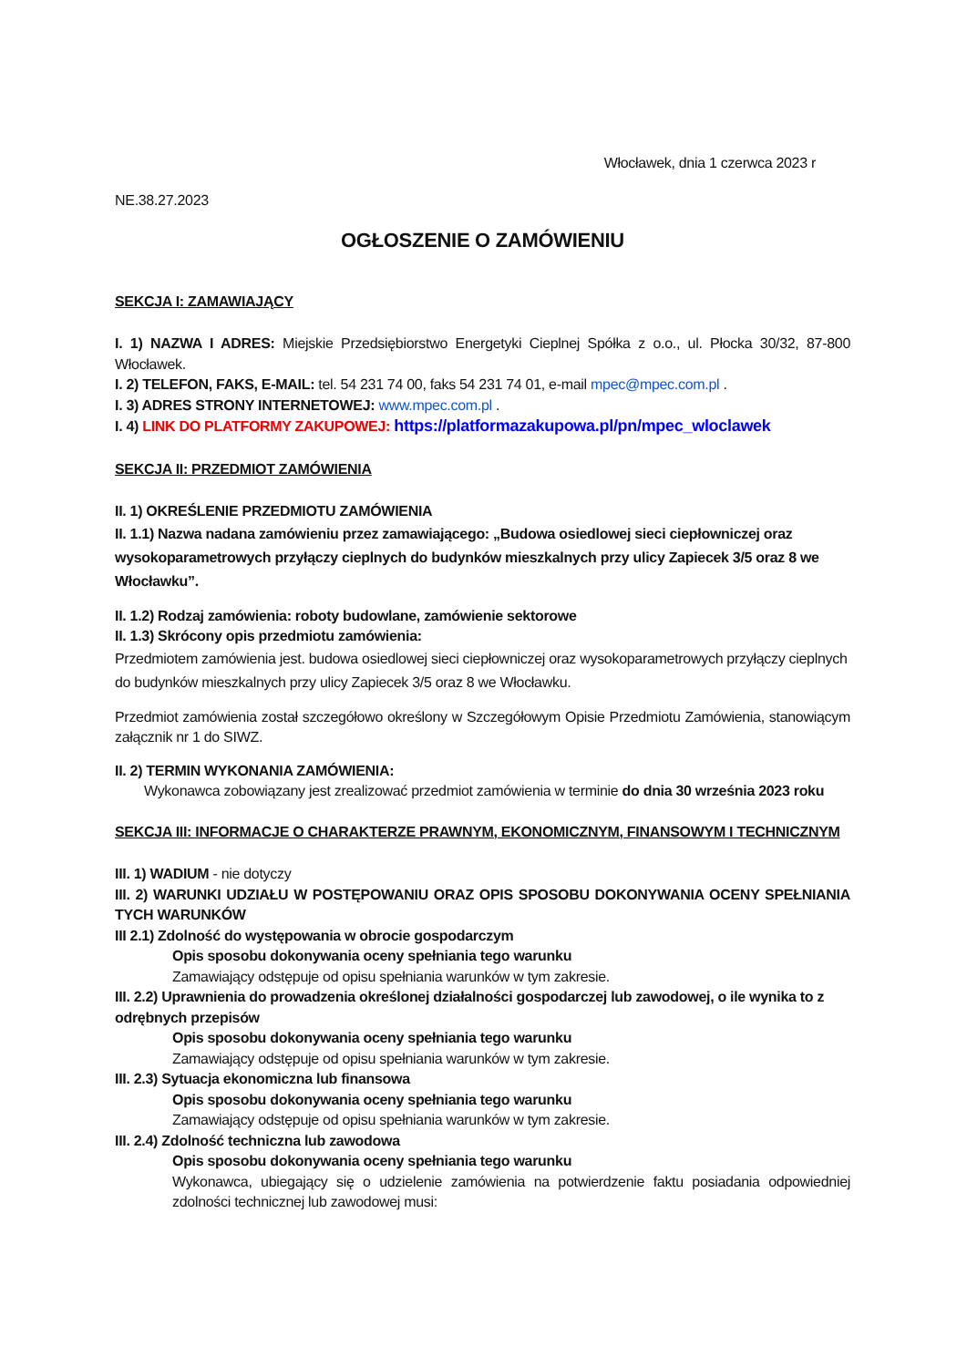Włocławek, dnia 1 czerwca 2023 r
NE.38.27.2023
OGŁOSZENIE O ZAMÓWIENIU
SEKCJA I: ZAMAWIAJĄCY
I. 1) NAZWA I ADRES: Miejskie Przedsiębiorstwo Energetyki Cieplnej Spółka z o.o., ul. Płocka 30/32, 87-800 Włocławek.
I. 2) TELEFON, FAKS, E-MAIL: tel. 54 231 74 00, faks 54 231 74 01, e-mail mpec@mpec.com.pl .
I. 3) ADRES STRONY INTERNETOWEJ: www.mpec.com.pl .
I. 4) LINK DO PLATFORMY ZAKUPOWEJ: https://platformazakupowa.pl/pn/mpec_wloclawek
SEKCJA II: PRZEDMIOT ZAMÓWIENIA
II. 1) OKREŚLENIE PRZEDMIOTU ZAMÓWIENIA
II. 1.1) Nazwa nadana zamówieniu przez zamawiającego: „Budowa osiedlowej sieci ciepłowniczej oraz wysokoparametrowych przyłączy cieplnych do budynków mieszkalnych przy ulicy Zapiecek 3/5 oraz 8 we Włocławku”.
II. 1.2) Rodzaj zamówienia: roboty budowlane, zamówienie sektorowe
II. 1.3) Skrócony opis przedmiotu zamówienia:
Przedmiotem zamówienia jest. budowa osiedlowej sieci ciepłowniczej oraz wysokoparametrowych przyłączy cieplnych do budynków mieszkalnych przy ulicy Zapiecek 3/5 oraz 8 we Włocławku.
Przedmiot zamówienia został szczegółowo określony w Szczegółowym Opisie Przedmiotu Zamówienia, stanowiącym załącznik nr 1 do SIWZ.
II. 2) TERMIN WYKONANIA ZAMÓWIENIA:
Wykonawca zobowiązany jest zrealizować przedmiot zamówienia w terminie do dnia 30 września 2023 roku
SEKCJA III: INFORMACJE O CHARAKTERZE PRAWNYM, EKONOMICZNYM, FINANSOWYM I TECHNICZNYM
III. 1) WADIUM - nie dotyczy
III. 2) WARUNKI UDZIAŁU W POSTĘPOWANIU ORAZ OPIS SPOSOBU DOKONYWANIA OCENY SPEŁNIANIA TYCH WARUNKÓW
III 2.1) Zdolność do występowania w obrocie gospodarczym
Opis sposobu dokonywania oceny spełniania tego warunku
Zamawiający odstępuje od opisu spełniania warunków w tym zakresie.
III. 2.2) Uprawnienia do prowadzenia określonej działalności gospodarczej lub zawodowej, o ile wynika to z odrębnych przepisów
Opis sposobu dokonywania oceny spełniania tego warunku
Zamawiający odstępuje od opisu spełniania warunków w tym zakresie.
III. 2.3) Sytuacja ekonomiczna lub finansowa
Opis sposobu dokonywania oceny spełniania tego warunku
Zamawiający odstępuje od opisu spełniania warunków w tym zakresie.
III. 2.4) Zdolność techniczna lub zawodowa
Opis sposobu dokonywania oceny spełniania tego warunku
Wykonawca, ubiegający się o udzielenie zamówienia na potwierdzenie faktu posiadania odpowiedniej zdolności technicznej lub zawodowej musi: